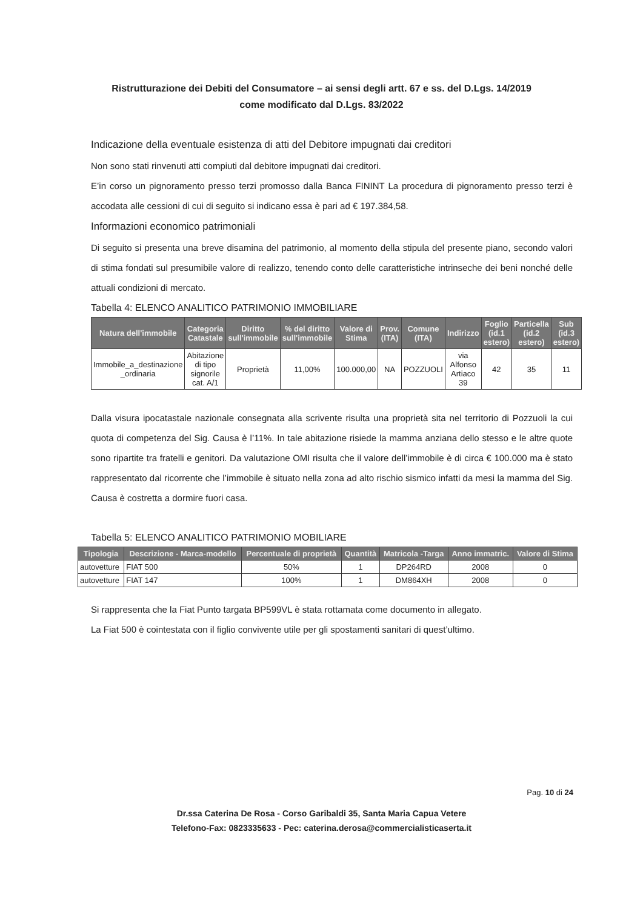Ristrutturazione dei Debiti del Consumatore – ai sensi degli artt. 67 e ss. del D.Lgs. 14/2019
come modificato dal D.Lgs. 83/2022
Indicazione della eventuale esistenza di atti del Debitore impugnati dai creditori
Non sono stati rinvenuti atti compiuti dal debitore impugnati dai creditori.
E’in corso un pignoramento presso terzi promosso dalla Banca FININT La procedura di pignoramento presso terzi è accodata alle cessioni di cui di seguito si indicano essa è pari ad € 197.384,58.
Informazioni economico patrimoniali
Di seguito si presenta una breve disamina del patrimonio, al momento della stipula del presente piano, secondo valori di stima fondati sul presumibile valore di realizzo, tenendo conto delle caratteristiche intrinseche dei beni nonché delle attuali condizioni di mercato.
Tabella 4: ELENCO ANALITICO PATRIMONIO IMMOBILIARE
| Natura dell'immobile | Categoria Catastale | Diritto sull'immobile | % del diritto sull'immobile | Valore di Stima | Prov. (ITA) | Comune (ITA) | Indirizzo | Foglio (id.1 estero) | Particella (id.2 estero) | Sub (id.3 estero) |
| --- | --- | --- | --- | --- | --- | --- | --- | --- | --- | --- |
| Immobile_a_destinazione _ordinaria | Abitazione di tipo signorile cat. A/1 | Proprietà | 11,00% | 100.000,00 | NA | POZZUOLI | via Alfonso Artiaco 39 | 42 | 35 | 11 |
Dalla visura ipocatastale nazionale consegnata alla scrivente risulta una proprietà sita nel territorio di Pozzuoli la cui quota di competenza del Sig. Causa è l’11%. In tale abitazione risiede la mamma anziana dello stesso e le altre quote sono ripartite tra fratelli e genitori. Da valutazione OMI risulta che il valore dell’immobile è di circa € 100.000 ma è stato rappresentato dal ricorrente che l’immobile è situato nella zona ad alto rischio sismico infatti da mesi la mamma del Sig. Causa è costretta a dormire fuori casa.
Tabella 5: ELENCO ANALITICO PATRIMONIO MOBILIARE
| Tipologia | Descrizione - Marca-modello | Percentuale di proprietà | Quantità | Matricola -Targa | Anno immatric. | Valore di Stima |
| --- | --- | --- | --- | --- | --- | --- |
| autovetture | FIAT 500 | 50% | 1 | DP264RD | 2008 | 0 |
| autovetture | FIAT 147 | 100% | 1 | DM864XH | 2008 | 0 |
Si rappresenta che la Fiat Punto targata BP599VL è stata rottamata come documento in allegato.
La Fiat 500 è cointestata con il figlio convivente utile per gli spostamenti sanitari di quest’ultimo.
Pag. 10 di 24
Dr.ssa Caterina De Rosa - Corso Garibaldi 35, Santa Maria Capua Vetere
Telefono-Fax: 0823335633 - Pec: caterina.derosa@commercialisticaserta.it